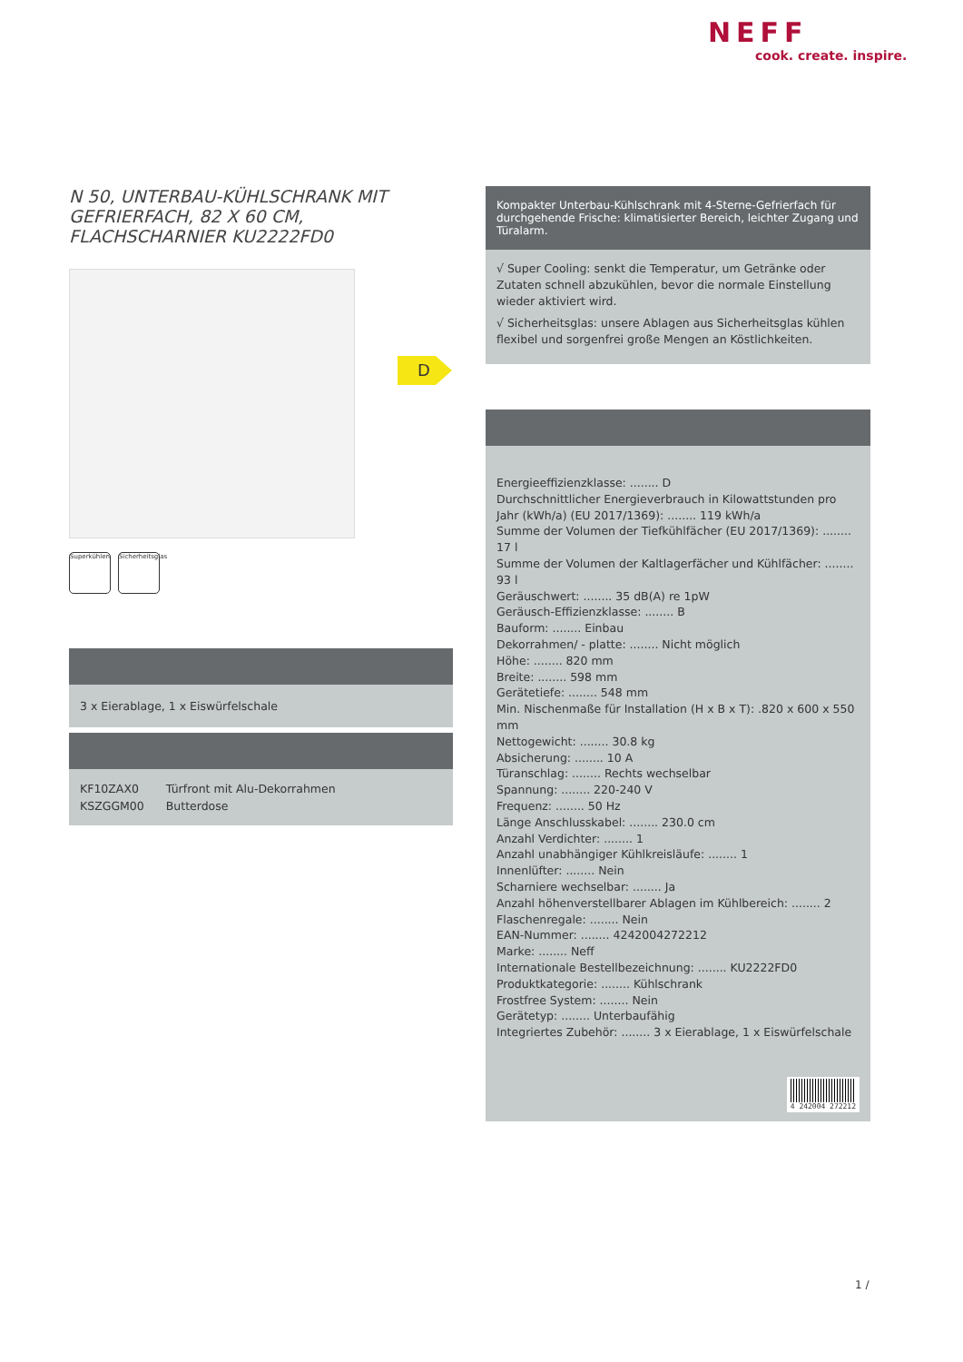NEFF
cook. create. inspire.
D
N 50, UNTERBAU-KÜHLSCHRANK MIT GEFRIERFACH, 82 X 60 CM, FLACHSCHARNIER KU2222FD0
Superkühlen
Sicherheitsglas
3 x Eierablage, 1 x Eiswürfelschale
| KF10ZAX0 | Türfront mit Alu-Dekorrahmen |
| KSZGGM00 | Butterdose |
Kompakter Unterbau-Kühlschrank mit 4-Sterne-Gefrierfach für durchgehende Frische: klimatisierter Bereich, leichter Zugang und Türalarm.
√ Super Cooling: senkt die Temperatur, um Getränke oder Zutaten schnell abzukühlen, bevor die normale Einstellung wieder aktiviert wird.
√ Sicherheitsglas: unsere Ablagen aus Sicherheitsglas kühlen flexibel und sorgenfrei große Mengen an Köstlichkeiten.
Energieeffizienzklasse: ........ D
Durchschnittlicher Energieverbrauch in Kilowattstunden pro Jahr (kWh/a) (EU 2017/1369): ........ 119 kWh/a
Summe der Volumen der Tiefkühlfächer (EU 2017/1369): ........ 17 l
Summe der Volumen der Kaltlagerfächer und Kühlfächer: ........ 93 l
Geräuschwert: ........ 35 dB(A) re 1pW
Geräusch-Effizienzklasse: ........ B
Bauform: ........ Einbau
Dekorrahmen/ - platte: ........ Nicht möglich
Höhe: ........ 820 mm
Breite: ........ 598 mm
Gerätetiefe: ........ 548 mm
Min. Nischenmaße für Installation (H x B x T): .820 x 600 x 550 mm
Nettogewicht: ........ 30.8 kg
Absicherung: ........ 10 A
Türanschlag: ........ Rechts wechselbar
Spannung: ........ 220-240 V
Frequenz: ........ 50 Hz
Länge Anschlusskabel: ........ 230.0 cm
Anzahl Verdichter: ........ 1
Anzahl unabhängiger Kühlkreisläufe: ........ 1
Innenlüfter: ........ Nein
Scharniere wechselbar: ........ Ja
Anzahl höhenverstellbarer Ablagen im Kühlbereich: ........ 2
Flaschenregale: ........ Nein
EAN-Nummer: ........ 4242004272212
Marke: ........ Neff
Internationale Bestellbezeichnung: ........ KU2222FD0
Produktkategorie: ........ Kühlschrank
Frostfree System: ........ Nein
Gerätetyp: ........ Unterbaufähig
Integriertes Zubehör: ........ 3 x Eierablage, 1 x Eiswürfelschale
4 242004 272212
1 /